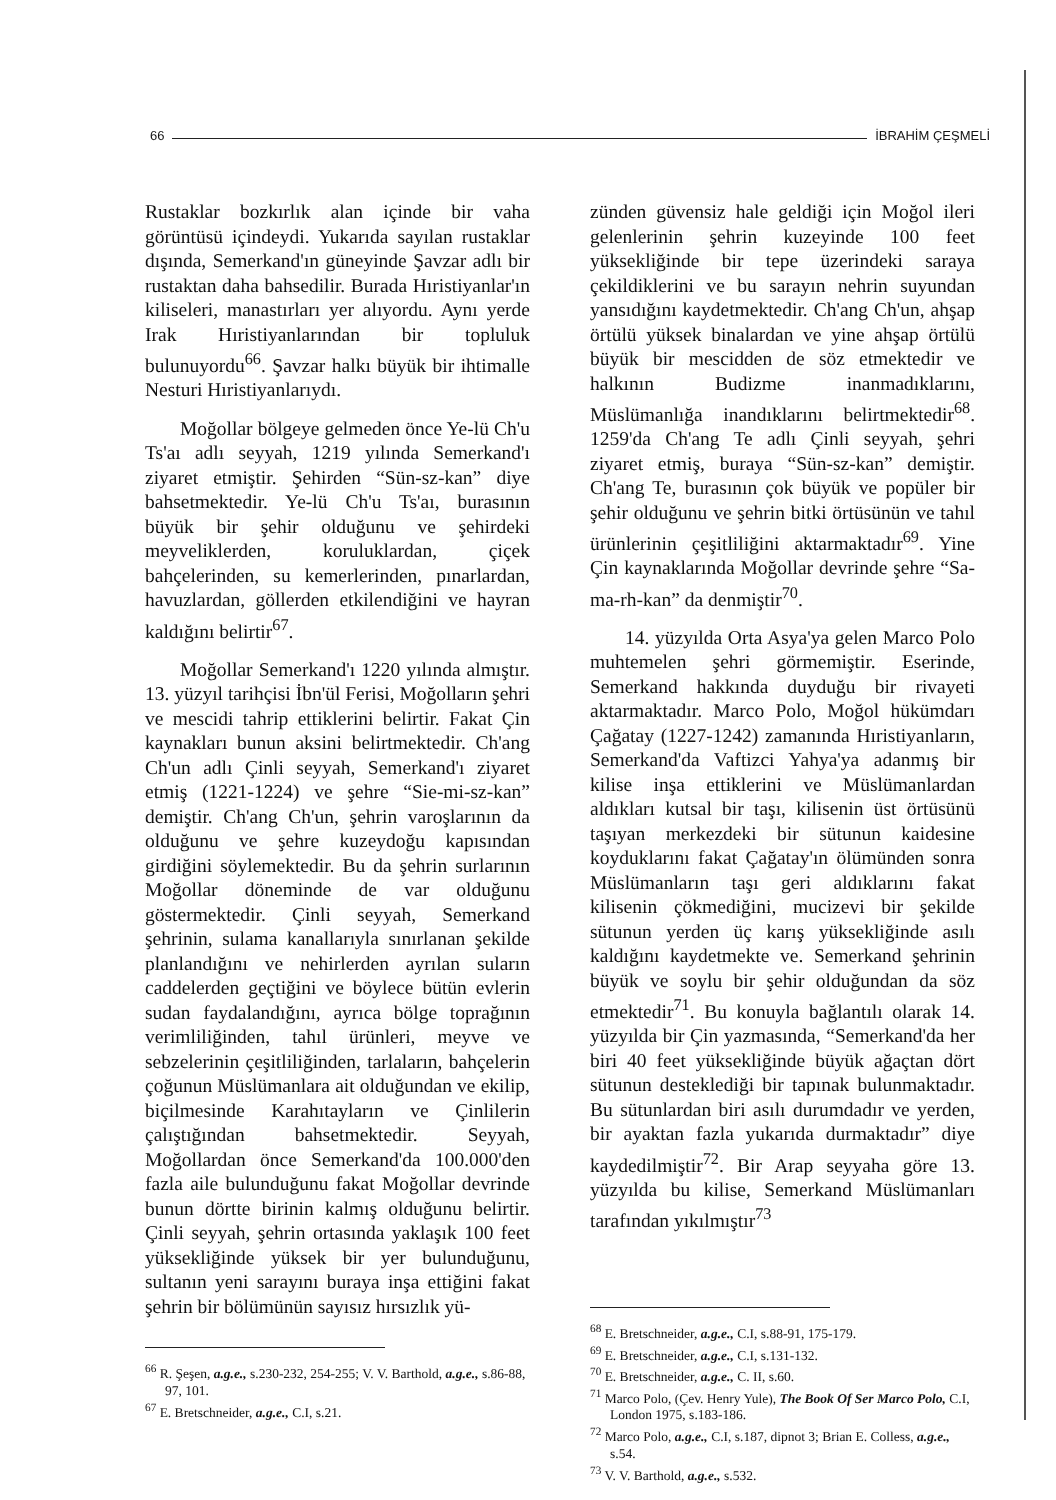66 İBRAHİM ÇEŞMELİ
Rustaklar bozkırlık alan içinde bir vaha görüntüsü içindeydi. Yukarıda sayılan rustaklar dışında, Semerkand'ın güneyinde Şavzar adlı bir rustaktan daha bahsedilir. Burada Hıristiyanlar'ın kiliseleri, manastırları yer alıyordu. Aynı yerde Irak Hıristiyanlarından bir topluluk bulunuyordu<sup>66</sup>. Şavzar halkı büyük bir ihtimalle Nesturi Hıristiyanlarıydı.
Moğollar bölgeye gelmeden önce Ye-lü Ch'u Ts'aı adlı seyyah, 1219 yılında Semerkand'ı ziyaret etmiştir. Şehirden “Sün-sz-kan” diye bahsetmektedir. Ye-lü Ch'u Ts'aı, burasının büyük bir şehir olduğunu ve şehirdeki meyveliklerden, koruluklardan, çiçek bahçelerinden, su kemerlerinden, pınarlardan, havuzlardan, göllerden etkilendiğini ve hayran kaldığını belirtir<sup>67</sup>.
Moğollar Semerkand'ı 1220 yılında almıştır. 13. yüzyıl tarihçisi İbn'ül Ferisi, Moğolların şehri ve mescidi tahrip ettiklerini belirtir. Fakat Çin kaynakları bunun aksini belirtmektedir. Ch'ang Ch'un adlı Çinli seyyah, Semerkand'ı ziyaret etmiş (1221-1224) ve şehre “Sie-mi-sz-kan” demiştir. Ch'ang Ch'un, şehrin varoşlarının da olduğunu ve şehre kuzeydoğu kapısından girdiğini söylemektedir. Bu da şehrin surlarının Moğollar döneminde de var olduğunu göstermektedir. Çinli seyyah, Semerkand şehrinin, sulama kanallarıyla sınırlanan şekilde planlandığını ve nehirlerden ayrılan suların caddelerden geçtiğini ve böylece bütün evlerin sudan faydalandığını, ayrıca bölge toprağının verimliliğinden, tahıl ürünleri, meyve ve sebzelerinin çeşitliliğinden, tarlaların, bahçelerin çoğunun Müslümanlara ait olduğundan ve ekilip, biçilmesinde Karahıtayların ve Çinlilerin çalıştığından bahsetmektedir. Seyyah, Moğollardan önce Semerkand'da 100.000'den fazla aile bulunduğunu fakat Moğollar devrinde bunun dörtte birinin kalmış olduğunu belirtir. Çinli seyyah, şehrin ortasında yaklaşık 100 feet yüksekliğinde yüksek bir yer bulunduğunu, sultanın yeni sarayını buraya inşa ettiğini fakat şehrin bir bölümünün sayısız hırsızlık yü-
<sup>66</sup> R. Şeşen, a.g.e., s.230-232, 254-255; V. V. Barthold, a.g.e., s.86-88, 97, 101.
<sup>67</sup> E. Bretschneider, a.g.e., C.I, s.21.
zünden güvensiz hale geldiği için Moğol ileri gelenlerinin şehrin kuzeyinde 100 feet yüksekliğinde bir tepe üzerindeki saraya çekildiklerini ve bu sarayın nehrin suyundan yansıdığını kaydetmektedir. Ch'ang Ch'un, ahşap örtülü yüksek binalardan ve yine ahşap örtülü büyük bir mescidden de söz etmektedir ve halkının Budizme inanmadıklarını, Müslümanlığa inandıklarını belirtmektedir<sup>68</sup>. 1259'da Ch'ang Te adlı Çinli seyyah, şehri ziyaret etmiş, buraya “Sün-sz-kan” demiştir. Ch'ang Te, burasının çok büyük ve popüler bir şehir olduğunu ve şehrin bitki örtüsünün ve tahıl ürünlerinin çeşitliliğini aktarmaktadır<sup>69</sup>. Yine Çin kaynaklarında Moğollar devrinde şehre “Sa-ma-rh-kan” da denmiştir<sup>70</sup>.
14. yüzyılda Orta Asya'ya gelen Marco Polo muhtemelen şehri görmemiştir. Eserinde, Semerkand hakkında duyduğu bir rivayeti aktarmaktadır. Marco Polo, Moğol hükümdarı Çağatay (1227-1242) zamanında Hıristiyanların, Semerkand'da Vaftizci Yahya'ya adanmış bir kilise inşa ettiklerini ve Müslümanlardan aldıkları kutsal bir taşı, kilisenin üst örtüsünü taşıyan merkezdeki bir sütunun kaidesine koyduklarını fakat Çağatay'ın ölümünden sonra Müslümanların taşı geri aldıklarını fakat kilisenin çökmediğini, mucizevi bir şekilde sütunun yerden üç karış yüksekliğinde asılı kaldığını kaydetmekte ve. Semerkand şehrinin büyük ve soylu bir şehir olduğundan da söz etmektedir<sup>71</sup>. Bu konuyla bağlantılı olarak 14. yüzyılda bir Çin yazmasında, “Semerkand'da her biri 40 feet yüksekliğinde büyük ağaçtan dört sütunun desteklediği bir tapınak bulunmaktadır. Bu sütunlardan biri asılı durumdadır ve yerden, bir ayaktan fazla yukarıda durmaktadır” diye kaydedilmiştir<sup>72</sup>. Bir Arap seyyaha göre 13. yüzyılda bu kilise, Semerkand Müslümanları tarafından yıkılmıştır<sup>73</sup>
<sup>68</sup> E. Bretschneider, a.g.e., C.I, s.88-91, 175-179.
<sup>69</sup> E. Bretschneider, a.g.e., C.I, s.131-132.
<sup>70</sup> E. Bretschneider, a.g.e., C. II, s.60.
<sup>71</sup> Marco Polo, (Çev. Henry Yule), The Book Of Ser Marco Polo, C.I, London 1975, s.183-186.
<sup>72</sup> Marco Polo, a.g.e., C.I, s.187, dipnot 3; Brian E. Colless, a.g.e., s.54.
<sup>73</sup> V. V. Barthold, a.g.e., s.532.